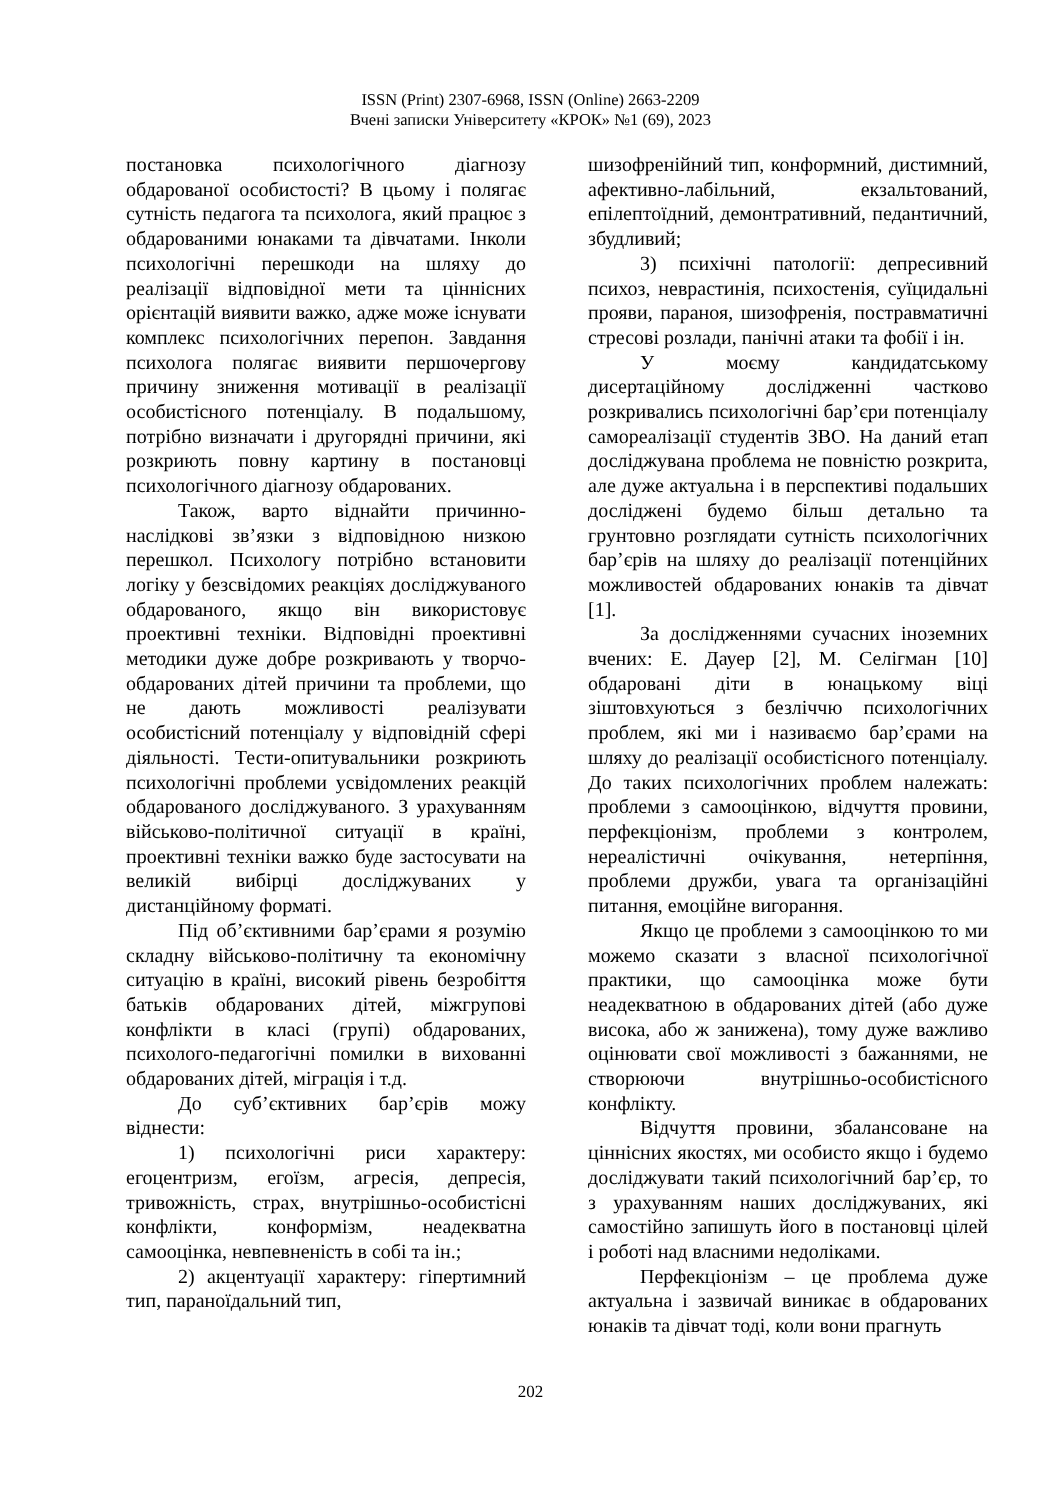ISSN (Print) 2307-6968, ISSN (Online) 2663-2209
Вчені записки Університету «КРОК» №1 (69), 2023
постановка психологічного діагнозу обдарованої особистості? В цьому і полягає сутність педагога та психолога, який працює з обдарованими юнаками та дівчатами. Інколи психологічні перешкоди на шляху до реалізації відповідної мети та ціннісних орієнтацій виявити важко, адже може існувати комплекс психологічних перепон. Завдання психолога полягає виявити першочергову причину зниження мотивації в реалізації особистісного потенціалу. В подальшому, потрібно визначати і другорядні причини, які розкриють повну картину в постановці психологічного діагнозу обдарованих.
Також, варто віднайти причинно-наслідкові зв’язки з відповідною низкою перешкол. Психологу потрібно встановити логіку у безсвідомих реакціях досліджуваного обдарованого, якщо він використовує проективні техніки. Відповідні проективні методики дуже добре розкривають у творчо-обдарованих дітей причини та проблеми, що не дають можливості реалізувати особистісний потенціалу у відповідній сфері діяльності. Тести-опитувальники розкриють психологічні проблеми усвідомлених реакцій обдарованого досліджуваного. З урахуванням військово-політичної ситуації в країні, проективні техніки важко буде застосувати на великій вибірці досліджуваних у дистанційному форматі.
Під об’єктивними бар’єрами я розумію складну військово-політичну та економічну ситуацію в країні, високий рівень безробіття батьків обдарованих дітей, міжгрупові конфлікти в класі (групі) обдарованих, психолого-педагогічні помилки в вихованні обдарованих дітей, міграція і т.д.
До суб’єктивних бар’єрів можу віднести:
1) психологічні риси характеру: егоцентризм, егоїзм, агресія, депресія, тривожність, страх, внутрішньо-особистісні конфлікти, конформізм, неадекватна самооцінка, невпевненість в собі та ін.;
2) акцентуації характеру: гіпертимний тип, параноїдальний тип,
шизофренійний тип, конформний, дистимний, афективно-лабільний, екзальтований, епілептоїдний, демонтративний, педантичний, збудливий;
3) психічні патології: депресивний психоз, неврастинія, психостенія, суїцидальні прояви, параноя, шизофренія, постравматичні стресові розлади, панічні атаки та фобії і ін.
У моєму кандидатському дисертаційному дослідженні частково розкривались психологічні бар’єри потенціалу самореалізації студентів ЗВО. На даний етап досліджувана проблема не повністю розкрита, але дуже актуальна і в перспективі подальших досліджені будемо більш детально та грунтовно розглядати сутність психологічних бар’єрів на шляху до реалізації потенційних можливостей обдарованих юнаків та дівчат [1].
За дослідженнями сучасних іноземних вчених: Е. Дауер [2], М. Селігман [10] обдаровані діти в юнацькому віці зіштовхуються з безліччю психологічних проблем, які ми і називаємо бар’єрами на шляху до реалізації особистісного потенціалу. До таких психологічних проблем належать: проблеми з самооцінкою, відчуття провини, перфекціонізм, проблеми з контролем, нереалістичні очікування, нетерпіння, проблеми дружби, увага та організаційні питання, емоційне вигорання.
Якщо це проблеми з самооцінкою то ми можемо сказати з власної психологічної практики, що самооцінка може бути неадекватною в обдарованих дітей (або дуже висока, або ж занижена), тому дуже важливо оцінювати свої можливості з бажаннями, не створюючи внутрішньо-особистісного конфлікту.
Відчуття провини, збалансоване на ціннісних якостях, ми особисто якщо і будемо досліджувати такий психологічний бар’єр, то з урахуванням наших досліджуваних, які самостійно запишуть його в постановці цілей і роботі над власними недоліками.
Перфекціонізм – це проблема дуже актуальна і зазвичай виникає в обдарованих юнаків та дівчат тоді, коли вони прагнуть
202